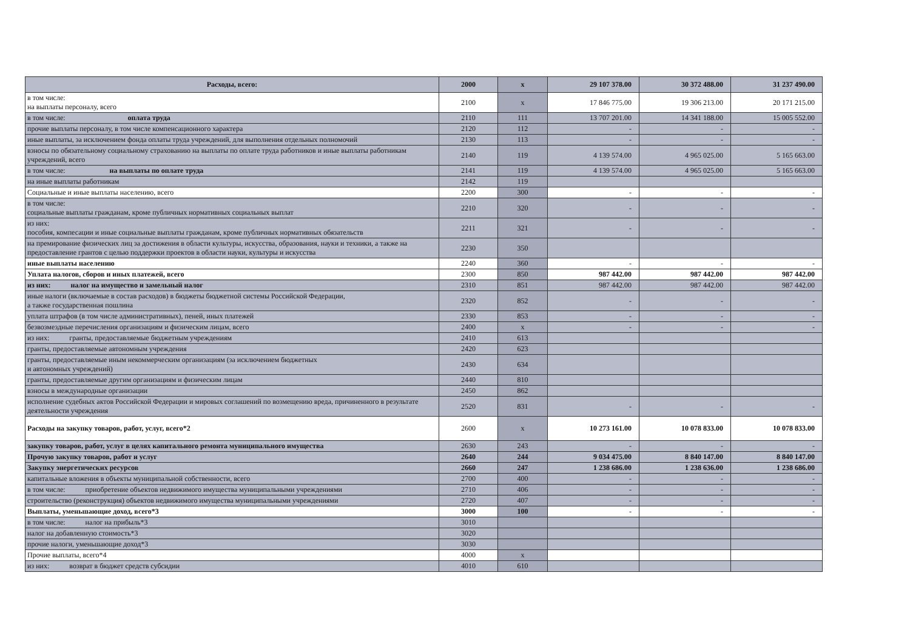| Расходы, всего: | 2000 | x | 29 107 378.00 | 30 372 488.00 | 31 237 490.00 |
| в том числе: на выплаты персоналу, всего | 2100 | x | 17 846 775.00 | 19 306 213.00 | 20 171 215.00 |
| в том числе: оплата труда | 2110 | 111 | 13 707 201.00 | 14 341 188.00 | 15 005 552.00 |
| прочие выплаты персоналу, в том числе компенсационного характера | 2120 | 112 | - | - | - |
| иные выплаты, за исключением фонда оплаты труда учреждений, для выполнения отдельных полномочий | 2130 | 113 | - | - | - |
| взносы по обязательному социальному страхованию на выплаты по оплате труда работников и иные выплаты работникам учреждений, всего | 2140 | 119 | 4 139 574.00 | 4 965 025.00 | 5 165 663.00 |
| в том числе: на выплаты по оплате труда | 2141 | 119 | 4 139 574.00 | 4 965 025.00 | 5 165 663.00 |
| на иные выплаты работникам | 2142 | 119 | | | |
| Социальные и иные выплаты населению, всего | 2200 | 300 | - | - | - |
| в том числе: социальные выплаты гражданам, кроме публичных нормативных социальных выплат | 2210 | 320 | - | - | - |
| из них: пособия, компесации и иные социальные выплаты гражданам, кроме публичных нормативных обязательств | 2211 | 321 | - | - | - |
| на премирование физических лиц за достижения в области культуры, искусства, образования, науки и техники, а также на предоставление грантов с целью поддержки проектов в области науки, культуры и искусства | 2230 | 350 | | | |
| иные выплаты населению | 2240 | 360 | - | - | - |
| Уплата налогов, сборов и иных платежей, всего | 2300 | 850 | 987 442.00 | 987 442.00 | 987 442.00 |
| из них: налог на имущество и замельный налог | 2310 | 851 | 987 442.00 | 987 442.00 | 987 442.00 |
| иные налоги (включаемые в состав расходов) в бюджеты бюджетной системы Российской Федерации, а также государственная пошлина | 2320 | 852 | - | - | - |
| уплата штрафов (в том числе административных), пеней, иных платежей | 2330 | 853 | - | - | - |
| безвозмездные перечисления организациям и физическим лицам, всего | 2400 | x | - | - | - |
| из них: гранты, предоставляемые бюджетным учреждениям | 2410 | 613 | | | |
| гранты, предоставляемые автономным учреждения | 2420 | 623 | | | |
| гранты, предоставляемые иным некоммерческим организациям (за исключением бюджетных и автономных учреждений) | 2430 | 634 | | | |
| гранты, предоставляемые другим организациям и физическим лицам | 2440 | 810 | | | |
| взносы в международные организации | 2450 | 862 | | | |
| исполнение судебных актов Российской Федерации и мировых соглашений по возмещению вреда, причиненного в результате деятельности учреждения | 2520 | 831 | - | - | - |
| Расходы на закупку товаров, работ, услуг, всего*2 | 2600 | x | 10 273 161.00 | 10 078 833.00 | 10 078 833.00 |
| закупку товаров, работ, услуг в целях капитального ремонта муниципального имущества | 2630 | 243 | - | - | - |
| Прочую закупку товаров, работ и услуг | 2640 | 244 | 9 034 475.00 | 8 840 147.00 | 8 840 147.00 |
| Закупку энергетических ресурсов | 2660 | 247 | 1 238 686.00 | 1 238 636.00 | 1 238 686.00 |
| капитальные вложения в объекты муниципальной собственности, всего | 2700 | 400 | - | - | - |
| в том числе: приобретение объектов недвижимого имущества муниципальными учреждениями | 2710 | 406 | - | - | - |
| строительство (реконструкция) объектов недвижимого имущества муниципальными учреждениями | 2720 | 407 | - | - | - |
| Выплаты, уменьшающие доход, всего*3 | 3000 | 100 | - | - | - |
| в том числе: налог на прибыль*3 | 3010 | | | | |
| налог на добавленную стоимость*3 | 3020 | | | | |
| прочие налоги, уменьшающие доход*3 | 3030 | | | | |
| Прочие выплаты, всего*4 | 4000 | x | | | |
| из них: возврат в бюджет средств субсидии | 4010 | 610 | | | |